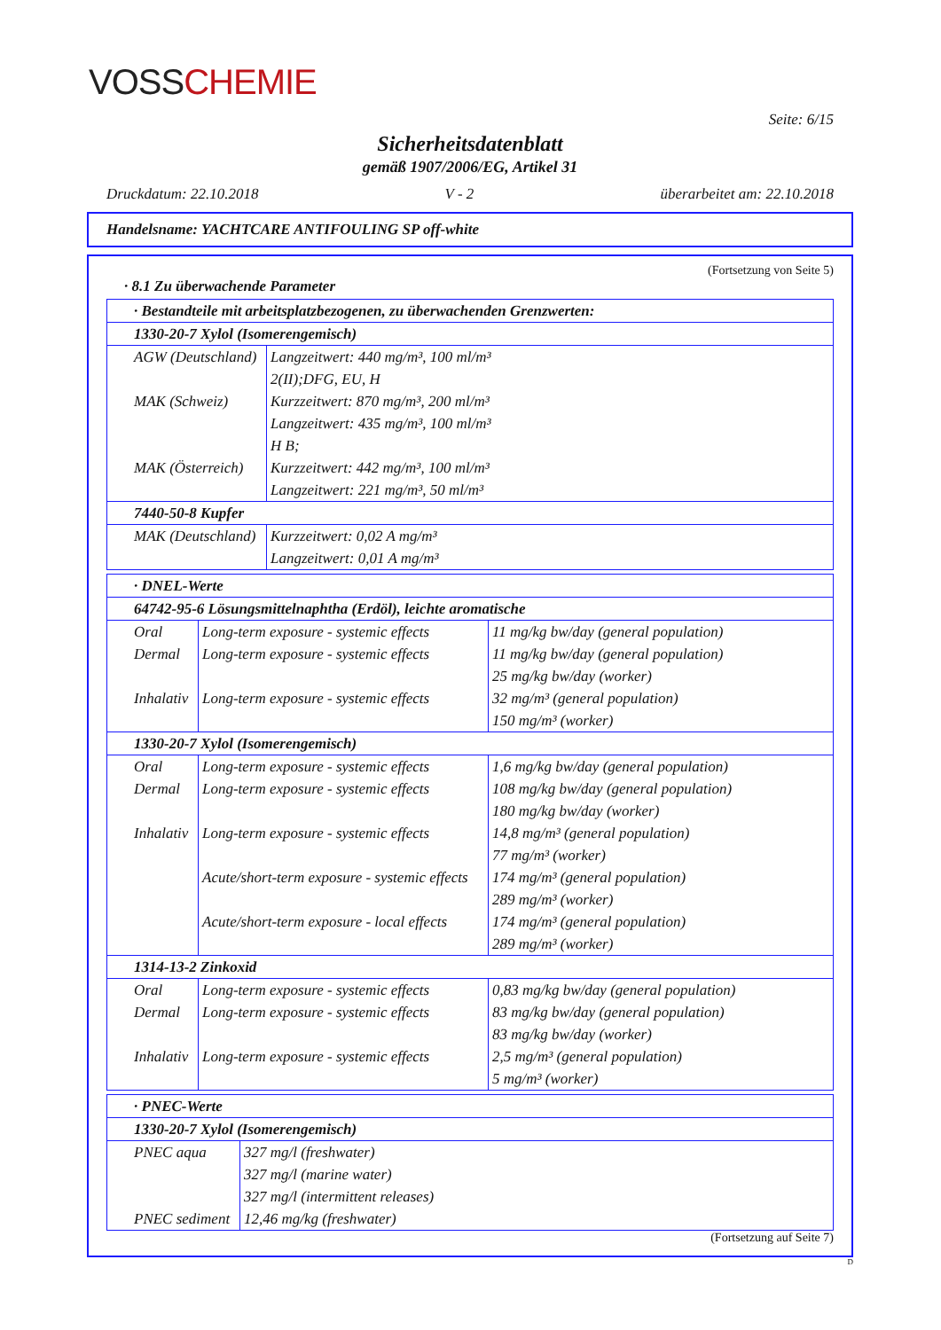VOSS CHEMIE
Seite: 6/15
Sicherheitsdatenblatt
gemäß 1907/2006/EG, Artikel 31
Druckdatum: 22.10.2018 V - 2 überarbeitet am: 22.10.2018
Handelsname: YACHTCARE ANTIFOULING SP off-white
(Fortsetzung von Seite 5)
· 8.1 Zu überwachende Parameter
| · Bestandteile mit arbeitsplatzbezogenen, zu überwachenden Grenzwerten: | |
| 1330-20-7 Xylol (Isomerengemisch) | |
| AGW (Deutschland) | Langzeitwert: 440 mg/m³, 100 ml/m³ 2(II);DFG, EU, H |
| MAK (Schweiz) | Kurzzeitwert: 870 mg/m³, 200 ml/m³ Langzeitwert: 435 mg/m³, 100 ml/m³ H B; |
| MAK (Österreich) | Kurzzeitwert: 442 mg/m³, 100 ml/m³ Langzeitwert: 221 mg/m³, 50 ml/m³ |
| 7440-50-8 Kupfer | |
| MAK (Deutschland) | Kurzzeitwert: 0,02 A mg/m³ Langzeitwert: 0,01 A mg/m³ |
| · DNEL-Werte | | |
| 64742-95-6 Lösungsmittelnaphtha (Erdöl), leichte aromatische | | |
| Oral | Long-term exposure - systemic effects | 11 mg/kg bw/day (general population) |
| Dermal | Long-term exposure - systemic effects | 11 mg/kg bw/day (general population) 25 mg/kg bw/day (worker) |
| Inhalativ | Long-term exposure - systemic effects | 32 mg/m³ (general population) 150 mg/m³ (worker) |
| 1330-20-7 Xylol (Isomerengemisch) | | |
| Oral | Long-term exposure - systemic effects | 1,6 mg/kg bw/day (general population) |
| Dermal | Long-term exposure - systemic effects | 108 mg/kg bw/day (general population) 180 mg/kg bw/day (worker) |
| Inhalativ | Long-term exposure - systemic effects | 14,8 mg/m³ (general population) 77 mg/m³ (worker) |
| | Acute/short-term exposure - systemic effects | 174 mg/m³ (general population) 289 mg/m³ (worker) |
| | Acute/short-term exposure - local effects | 174 mg/m³ (general population) 289 mg/m³ (worker) |
| 1314-13-2 Zinkoxid | | |
| Oral | Long-term exposure - systemic effects | 0,83 mg/kg bw/day (general population) |
| Dermal | Long-term exposure - systemic effects | 83 mg/kg bw/day (general population) 83 mg/kg bw/day (worker) |
| Inhalativ | Long-term exposure - systemic effects | 2,5 mg/m³ (general population) 5 mg/m³ (worker) |
| · PNEC-Werte | |
| 1330-20-7 Xylol (Isomerengemisch) | |
| PNEC aqua | 327 mg/l (freshwater) 327 mg/l (marine water) 327 mg/l (intermittent releases) |
| PNEC sediment | 12,46 mg/kg (freshwater) |
(Fortsetzung auf Seite 7)
D